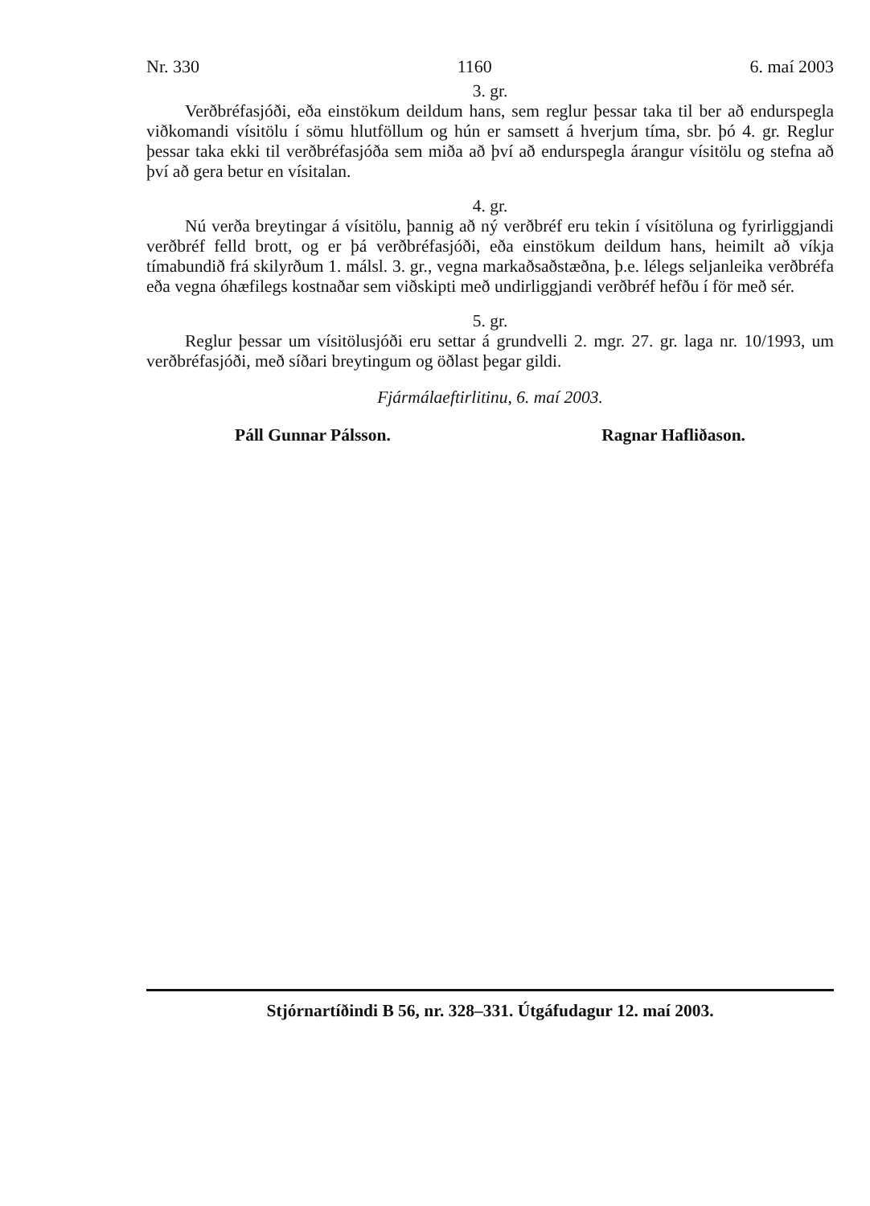Nr. 330 1160 6. maí 2003
3. gr.
Verðbréfasjóði, eða einstökum deildum hans, sem reglur þessar taka til ber að endurspegla viðkomandi vísitölu í sömu hlutföllum og hún er samsett á hverjum tíma, sbr. þó 4. gr. Reglur þessar taka ekki til verðbréfasjóða sem miða að því að endurspegla árangur vísitölu og stefna að því að gera betur en vísitalan.
4. gr.
Nú verða breytingar á vísitölu, þannig að ný verðbréf eru tekin í vísitöluna og fyrirliggjandi verðbréf felld brott, og er þá verðbréfasjóði, eða einstökum deildum hans, heimilt að víkja tímabundið frá skilyrðum 1. málsl. 3. gr., vegna markaðsaðstæðna, þ.e. lélegs seljanleika verðbréfa eða vegna óhæfilegs kostnaðar sem viðskipti með undirliggjandi verðbréf hefðu í för með sér.
5. gr.
Reglur þessar um vísitölusjóði eru settar á grundvelli 2. mgr. 27. gr. laga nr. 10/1993, um verðbréfasjóði, með síðari breytingum og öðlast þegar gildi.
Fjármálaeftirlitinu, 6. maí 2003.
Páll Gunnar Pálsson. Ragnar Hafliðason.
Stjórnartíðindi B 56, nr. 328–331. Útgáfudagur 12. maí 2003.